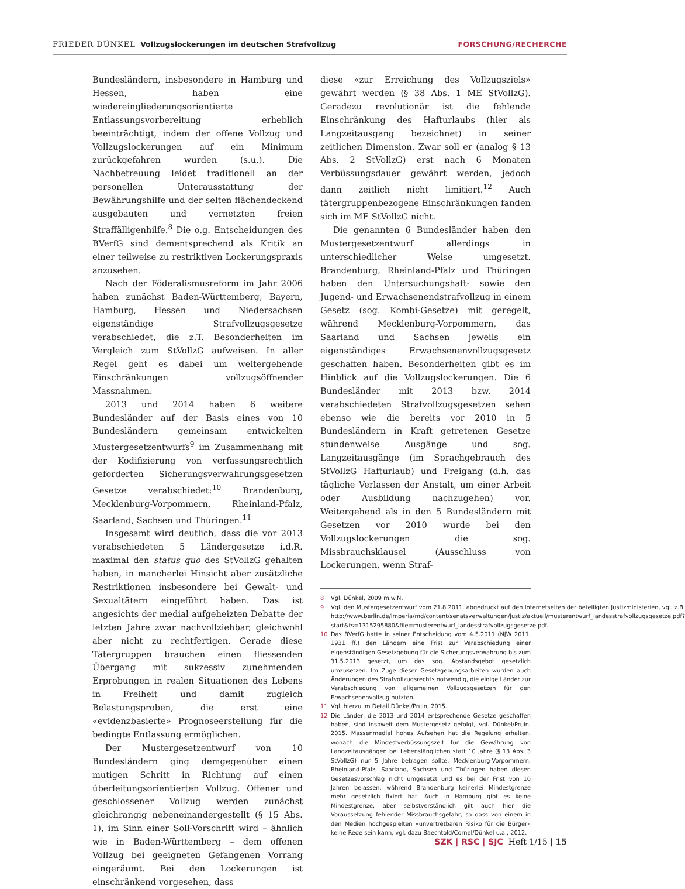FRIEDER DÜNKEL Vollzugslockerungen im deutschen Strafvollzug FORSCHUNG/RECHERCHE
Bundesländern, insbesondere in Hamburg und Hessen, haben eine wiedereingliederungsorientierte Entlassungsvorbereitung erheblich beeinträchtigt, indem der offene Vollzug und Vollzugslockerungen auf ein Minimum zurückgefahren wurden (s.u.). Die Nachbetreuung leidet traditionell an der personellen Unterausstattung der Bewährungshilfe und der selten flächendeckend ausgebauten und vernetzten freien Straffälligenhilfe.<sup>8</sup> Die o.g. Entscheidungen des BVerfG sind dementsprechend als Kritik an einer teilweise zu restriktiven Lockerungspraxis anzusehen.
Nach der Föderalismusreform im Jahr 2006 haben zunächst Baden-Württemberg, Bayern, Hamburg, Hessen und Niedersachsen eigenständige Strafvollzugsgesetze verabschiedet, die z.T. Besonderheiten im Vergleich zum StVollzG aufweisen. In aller Regel geht es dabei um weitergehende Einschränkungen vollzugsöffnender Massnahmen.
2013 und 2014 haben 6 weitere Bundesländer auf der Basis eines von 10 Bundesländern gemeinsam entwickelten Mustergesetzentwurfs<sup>9</sup> im Zusammenhang mit der Kodifizierung von verfassungsrechtlich geforderten Sicherungsverwahrungsgesetzen Gesetze verabschiedet:<sup>10</sup> Brandenburg, Mecklenburg-Vorpommern, Rheinland-Pfalz, Saarland, Sachsen und Thüringen.<sup>11</sup>
Insgesamt wird deutlich, dass die vor 2013 verabschiedeten 5 Ländergesetze i.d.R. maximal den status quo des StVollzG gehalten haben, in mancherlei Hinsicht aber zusätzliche Restriktionen insbesondere bei Gewalt- und Sexualtätern eingeführt haben. Das ist angesichts der medial aufgeheizten Debatte der letzten Jahre zwar nachvollziehbar, gleichwohl aber nicht zu rechtfertigen. Gerade diese Tätergruppen brauchen einen fliessenden Übergang mit sukzessiv zunehmenden Erprobungen in realen Situationen des Lebens in Freiheit und damit zugleich Belastungsproben, die erst eine «evidenzbasierte» Prognoseerstellung für die bedingte Entlassung ermöglichen.
Der Mustergesetzentwurf von 10 Bundesländern ging demgegenüber einen mutigen Schritt in Richtung auf einen überleitungsorientierten Vollzug. Offener und geschlossener Vollzug werden zunächst gleichrangig nebeneinandergestellt (§ 15 Abs. 1), im Sinn einer Soll-Vorschrift wird – ähnlich wie in Baden-Württemberg – dem offenen Vollzug bei geeigneten Gefangenen Vorrang eingeräumt. Bei den Lockerungen ist einschränkend vorgesehen, dass
diese «zur Erreichung des Vollzugsziels» gewährt werden (§ 38 Abs. 1 ME StVollzG). Geradezu revolutionär ist die fehlende Einschränkung des Hafturlaubs (hier als Langzeitausgang bezeichnet) in seiner zeitlichen Dimension. Zwar soll er (analog § 13 Abs. 2 StVollzG) erst nach 6 Monaten Verbüssungsdauer gewährt werden, jedoch dann zeitlich nicht limitiert.<sup>12</sup> Auch tätergruppenbezogene Einschränkungen fanden sich im ME StVollzG nicht.
Die genannten 6 Bundesländer haben den Mustergesetzentwurf allerdings in unterschiedlicher Weise umgesetzt. Brandenburg, Rheinland-Pfalz und Thüringen haben den Untersuchungshaft- sowie den Jugend- und Erwachsenendstrafvollzug in einem Gesetz (sog. Kombi-Gesetze) mit geregelt, während Mecklenburg-Vorpommern, das Saarland und Sachsen jeweils ein eigenständiges Erwachsenenvollzugsgesetz geschaffen haben. Besonderheiten gibt es im Hinblick auf die Vollzugslockerungen. Die 6 Bundesländer mit 2013 bzw. 2014 verabschiedeten Strafvollzugsgesetzen sehen ebenso wie die bereits vor 2010 in 5 Bundesländern in Kraft getretenen Gesetze stundenweise Ausgänge und sog. Langzeitausgänge (im Sprachgebrauch des StVollzG Hafturlaub) und Freigang (d.h. das tägliche Verlassen der Anstalt, um einer Arbeit oder Ausbildung nachzugehen) vor. Weitergehend als in den 5 Bundesländern mit Gesetzen vor 2010 wurde bei den Vollzugslockerungen die sog. Missbrauchsklausel (Ausschluss von Lockerungen, wenn Straf-
8 Vgl. Dünkel, 2009 m.w.N.
9 Vgl. den Mustergesetzentwurf vom 21.8.2011, abgedruckt auf den Internetseiten der beteiligten Justizministerien, vgl. z.B. http://www.berlin.de/imperia/md/content/senatsverwaltungen/justiz/aktuell/musterentwurf_landesstrafvollzugsgesetze.pdf?start&ts=1315295880&file=musterentwurf_landesstrafvollzugsgesetze.pdf.
10 Das BVerfG hatte in seiner Entscheidung vom 4.5.2011 (NJW 2011, 1931 ff.) den Ländern eine Frist zur Verabschiedung einer eigenständigen Gesetzgebung für die Sicherungsverwahrung bis zum 31.5.2013 gesetzt, um das sog. Abstandsgebot gesetzlich umzusetzen. Im Zuge dieser Gesetzgebungsarbeiten wurden auch Änderungen des Strafvollzugsrechts notwendig, die einige Länder zur Verabschiedung von allgemeinen Vollzugsgesetzen für den Erwachsenenvollzug nutzten.
11 Vgl. hierzu im Detail Dünkel/Pruin, 2015.
12 Die Länder, die 2013 und 2014 entsprechende Gesetze geschaffen haben, sind insoweit dem Mustergesetz gefolgt, vgl. Dünkel/Pruin, 2015. Massenmedial hohes Aufsehen hat die Regelung erhalten, wonach die Mindestverbüssungszeit für die Gewährung von Langzeitausgängen bei Lebenslänglichen statt 10 Jahre (§ 13 Abs. 3 StVollzG) nur 5 Jahre betragen sollte. Mecklenburg-Vorpommern, Rheinland-Pfalz, Saarland, Sachsen und Thüringen haben diesen Gesetzesvorschlag nicht umgesetzt und es bei der Frist von 10 Jahren belassen, während Brandenburg keinerlei Mindestgrenze mehr gesetzlich fixiert hat. Auch in Hamburg gibt es keine Mindestgrenze, aber selbstverständlich gilt auch hier die Voraussetzung fehlender Missbrauchsgefahr, so dass von einem in den Medien hochgespielten «unvertretbaren Risiko für die Bürger» keine Rede sein kann, vgl. dazu Baechtold/Cornel/Dünkel u.a., 2012.
SZK | RSC | SJC Heft 1/15 | 15